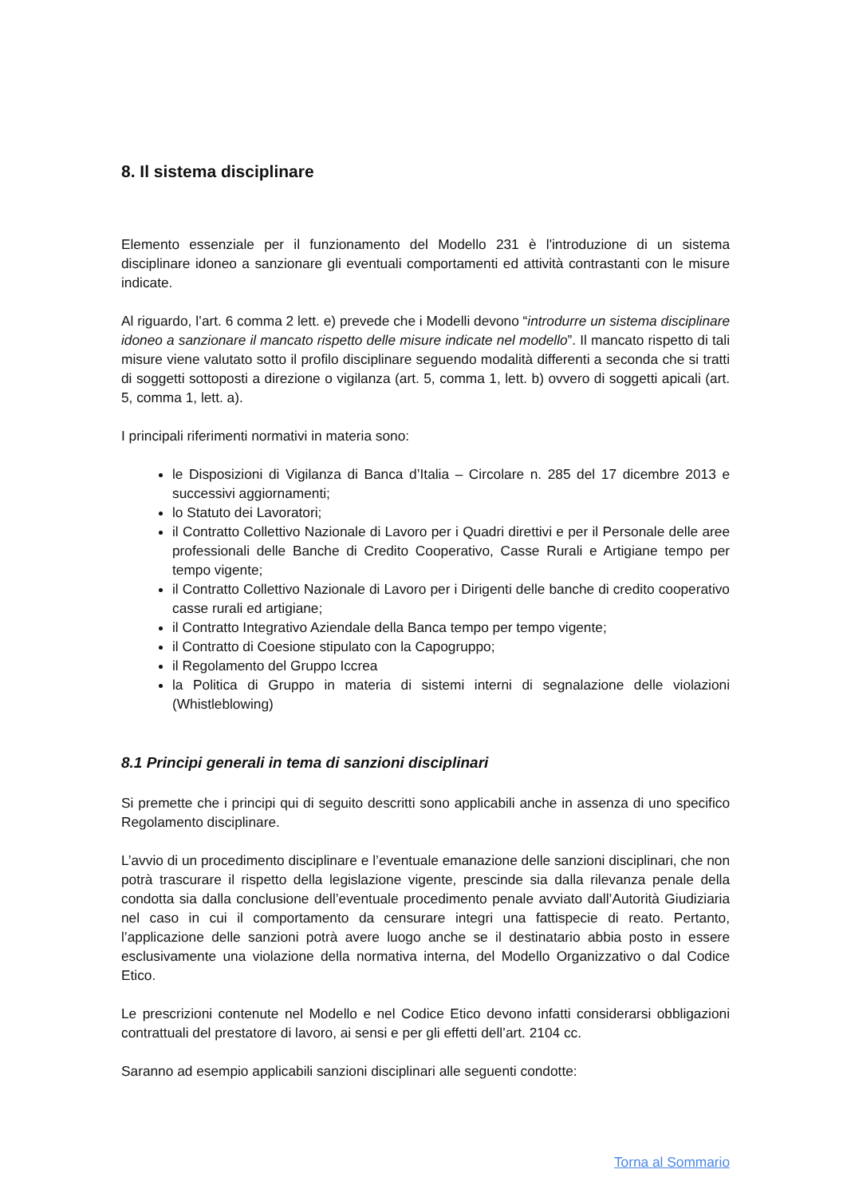8. Il sistema disciplinare
Elemento essenziale per il funzionamento del Modello 231 è l'introduzione di un sistema disciplinare idoneo a sanzionare gli eventuali comportamenti ed attività contrastanti con le misure indicate.
Al riguardo, l’art. 6 comma 2 lett. e) prevede che i Modelli devono “introdurre un sistema disciplinare idoneo a sanzionare il mancato rispetto delle misure indicate nel modello”. Il mancato rispetto di tali misure viene valutato sotto il profilo disciplinare seguendo modalità differenti a seconda che si tratti di soggetti sottoposti a direzione o vigilanza (art. 5, comma 1, lett. b) ovvero di soggetti apicali (art. 5, comma 1, lett. a).
I principali riferimenti normativi in materia sono:
le Disposizioni di Vigilanza di Banca d’Italia – Circolare n. 285 del 17 dicembre 2013 e successivi aggiornamenti;
lo Statuto dei Lavoratori;
il Contratto Collettivo Nazionale di Lavoro per i Quadri direttivi e per il Personale delle aree professionali delle Banche di Credito Cooperativo, Casse Rurali e Artigiane tempo per tempo vigente;
il Contratto Collettivo Nazionale di Lavoro per i Dirigenti delle banche di credito cooperativo casse rurali ed artigiane;
il Contratto Integrativo Aziendale della Banca tempo per tempo vigente;
il Contratto di Coesione stipulato con la Capogruppo;
il Regolamento del Gruppo Iccrea
la Politica di Gruppo in materia di sistemi interni di segnalazione delle violazioni (Whistleblowing)
8.1 Principi generali in tema di sanzioni disciplinari
Si premette che i principi qui di seguito descritti sono applicabili anche in assenza di uno specifico Regolamento disciplinare.
L’avvio di un procedimento disciplinare e l’eventuale emanazione delle sanzioni disciplinari, che non potrà trascurare il rispetto della legislazione vigente, prescinde sia dalla rilevanza penale della condotta sia dalla conclusione dell’eventuale procedimento penale avviato dall’Autorità Giudiziaria nel caso in cui il comportamento da censurare integri una fattispecie di reato. Pertanto, l’applicazione delle sanzioni potrà avere luogo anche se il destinatario abbia posto in essere esclusivamente una violazione della normativa interna, del Modello Organizzativo o dal Codice Etico.
Le prescrizioni contenute nel Modello e nel Codice Etico devono infatti considerarsi obbligazioni contrattuali del prestatore di lavoro, ai sensi e per gli effetti dell’art. 2104 cc.
Saranno ad esempio applicabili sanzioni disciplinari alle seguenti condotte:
Torna al Sommario